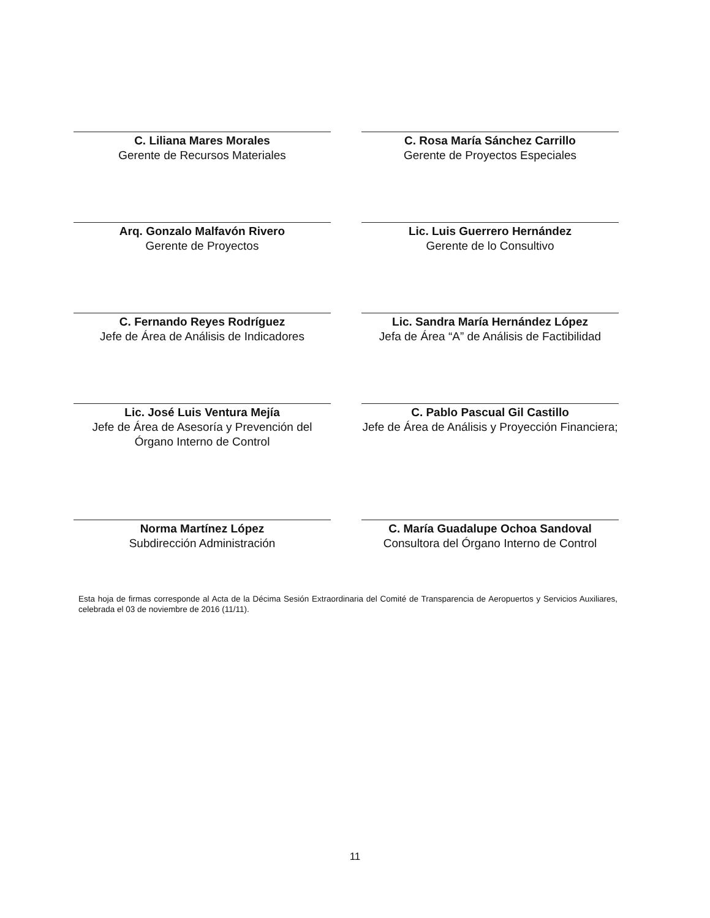C. Liliana Mares Morales
Gerente de Recursos Materiales
C. Rosa María Sánchez Carrillo
Gerente de Proyectos Especiales
Arq. Gonzalo Malfavón Rivero
Gerente de Proyectos
Lic. Luis Guerrero Hernández
Gerente de lo Consultivo
C. Fernando Reyes Rodríguez
Jefe de Área de Análisis de Indicadores
Lic. Sandra María Hernández López
Jefa de Área “A” de Análisis de Factibilidad
Lic. José Luis Ventura Mejía
Jefe de Área de Asesoría y Prevención del Órgano Interno de Control
C. Pablo Pascual Gil Castillo
Jefe de Área de Análisis y Proyección Financiera;
Norma Martínez López
Subdirección Administración
C. María Guadalupe Ochoa Sandoval
Consultora del Órgano Interno de Control
Esta hoja de firmas corresponde al Acta de la Décima Sesión Extraordinaria del Comité de Transparencia de Aeropuertos y Servicios Auxiliares, celebrada el 03 de noviembre de 2016 (11/11).
11